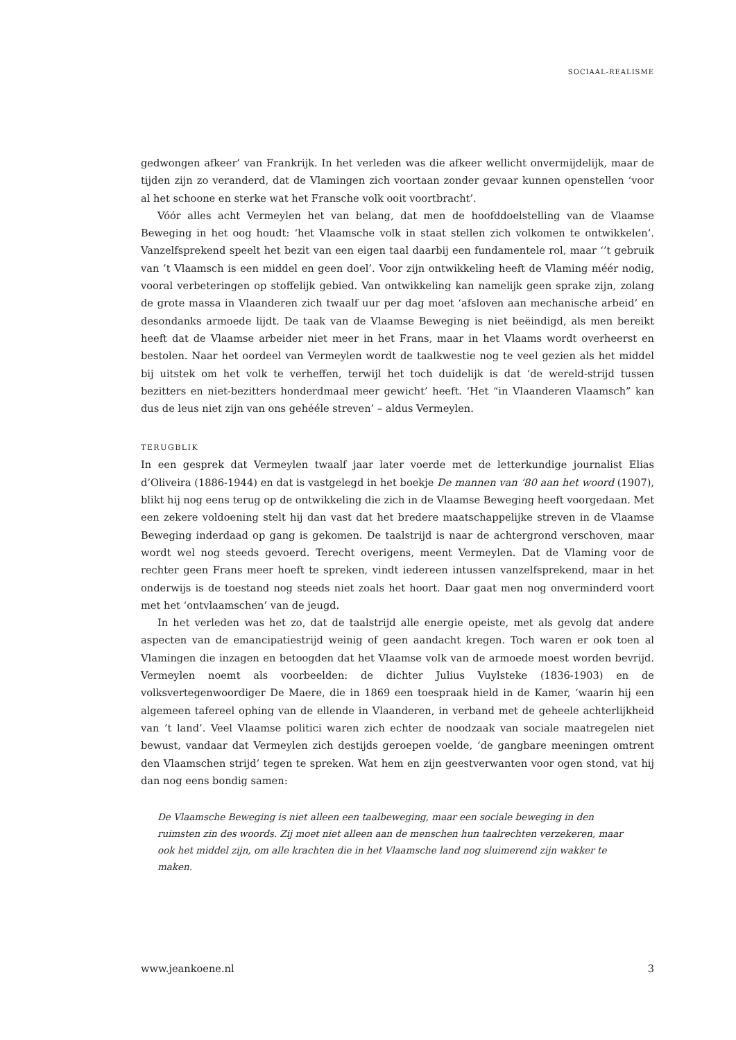SOCIAAL-REALISME
gedwongen afkeer’ van Frankrijk. In het verleden was die afkeer wellicht onvermijdelijk, maar de tijden zijn zo veranderd, dat de Vlamingen zich voortaan zonder gevaar kunnen openstellen ‘voor al het schoone en sterke wat het Fransche volk ooit voortbracht’.
Vóór alles acht Vermeylen het van belang, dat men de hoofddoelstelling van de Vlaamse Beweging in het oog houdt: ‘het Vlaamsche volk in staat stellen zich volkomen te ontwikkelen’. Vanzelfsprekend speelt het bezit van een eigen taal daarbij een fundamentele rol, maar ‘’t gebruik van ’t Vlaamsch is een middel en geen doel’. Voor zijn ontwikkeling heeft de Vlaming méér nodig, vooral verbeteringen op stoffelijk gebied. Van ontwikkeling kan namelijk geen sprake zijn, zolang de grote massa in Vlaanderen zich twaalf uur per dag moet ‘afsloven aan mechanische arbeid’ en desondanks armoede lijdt. De taak van de Vlaamse Beweging is niet beëindigd, als men bereikt heeft dat de Vlaamse arbeider niet meer in het Frans, maar in het Vlaams wordt overheerst en bestolen. Naar het oordeel van Vermeylen wordt de taalkwestie nog te veel gezien als het middel bij uitstek om het volk te verheffen, terwijl het toch duidelijk is dat ‘de wereld-strijd tussen bezitters en niet-bezitters honderdmaal meer gewicht’ heeft. ‘Het “in Vlaanderen Vlaamsch” kan dus de leus niet zijn van ons gehééle streven’ – aldus Vermeylen.
TERUGBLIK
In een gesprek dat Vermeylen twaalf jaar later voerde met de letterkundige journalist Elias d’Oliveira (1886-1944) en dat is vastgelegd in het boekje De mannen van ‘80 aan het woord (1907), blikt hij nog eens terug op de ontwikkeling die zich in de Vlaamse Beweging heeft voorgedaan. Met een zekere voldoening stelt hij dan vast dat het bredere maatschappelijke streven in de Vlaamse Beweging inderdaad op gang is gekomen. De taalstrijd is naar de achtergrond verschoven, maar wordt wel nog steeds gevoerd. Terecht overigens, meent Vermeylen. Dat de Vlaming voor de rechter geen Frans meer hoeft te spreken, vindt iedereen intussen vanzelfsprekend, maar in het onderwijs is de toestand nog steeds niet zoals het hoort. Daar gaat men nog onverminderd voort met het ‘ontvlaamschen’ van de jeugd.
In het verleden was het zo, dat de taalstrijd alle energie opeiste, met als gevolg dat andere aspecten van de emancipatiestrijd weinig of geen aandacht kregen. Toch waren er ook toen al Vlamingen die inzagen en betoogden dat het Vlaamse volk van de armoede moest worden bevrijd. Vermeylen noemt als voorbeelden: de dichter Julius Vuylsteke (1836-1903) en de volksvertegenwoordiger De Maere, die in 1869 een toespraak hield in de Kamer, ‘waarin hij een algemeen tafereel ophing van de ellende in Vlaanderen, in verband met de geheele achterlijkheid van ’t land’. Veel Vlaamse politici waren zich echter de noodzaak van sociale maatregelen niet bewust, vandaar dat Vermeylen zich destijds geroepen voelde, ‘de gangbare meeningen omtrent den Vlaamschen strijd’ tegen te spreken. Wat hem en zijn geestverwanten voor ogen stond, vat hij dan nog eens bondig samen:
De Vlaamsche Beweging is niet alleen een taalbeweging, maar een sociale beweging in den ruimsten zin des woords. Zij moet niet alleen aan de menschen hun taalrechten verzekeren, maar ook het middel zijn, om alle krachten die in het Vlaamsche land nog sluimerend zijn wakker te maken.
www.jeankoene.nl 3